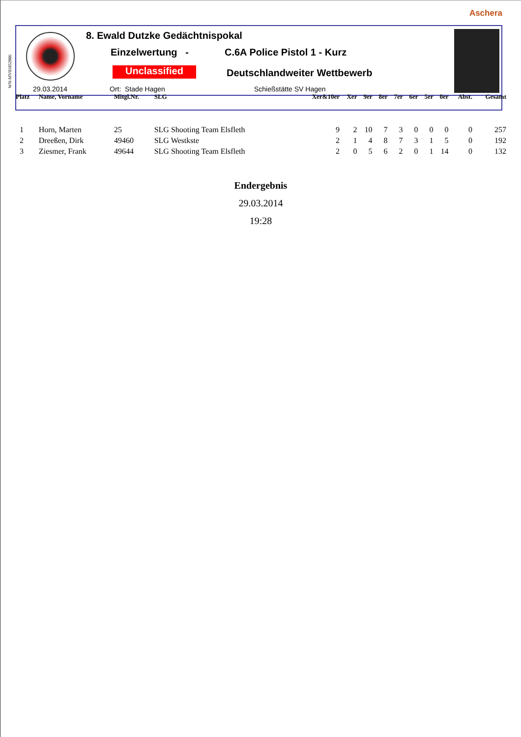Aschera
WN-MV01052006
8. Ewald Dutzke Gedächtnispokal
Einzelwertung - C.6A Police Pistol 1 - Kurz
Unclassified Deutschlandweiter Wettbewerb
29.03.2014 Ort: Stade Hagen Schießstätte SV Hagen
| Platz | Name, Vorname | Mitgl.Nr. | SLG | Xer&10er | Xer | 9er | 8er | 7er | 6er | 5er | 0er | Abst. | Gesamt |
| --- | --- | --- | --- | --- | --- | --- | --- | --- | --- | --- | --- | --- | --- |
| 1 | Horn, Marten | 25 | SLG Shooting Team Elsfleth | 9 | 2 | 10 | 7 | 3 | 0 | 0 | 0 | 0 | 257 |
| 2 | Dreeßen, Dirk | 49460 | SLG Westkste | 2 | 1 | 4 | 8 | 7 | 3 | 1 | 5 | 0 | 192 |
| 3 | Ziesmer, Frank | 49644 | SLG Shooting Team Elsfleth | 2 | 0 | 5 | 6 | 2 | 0 | 1 | 14 | 0 | 132 |
Endergebnis
29.03.2014
19:28